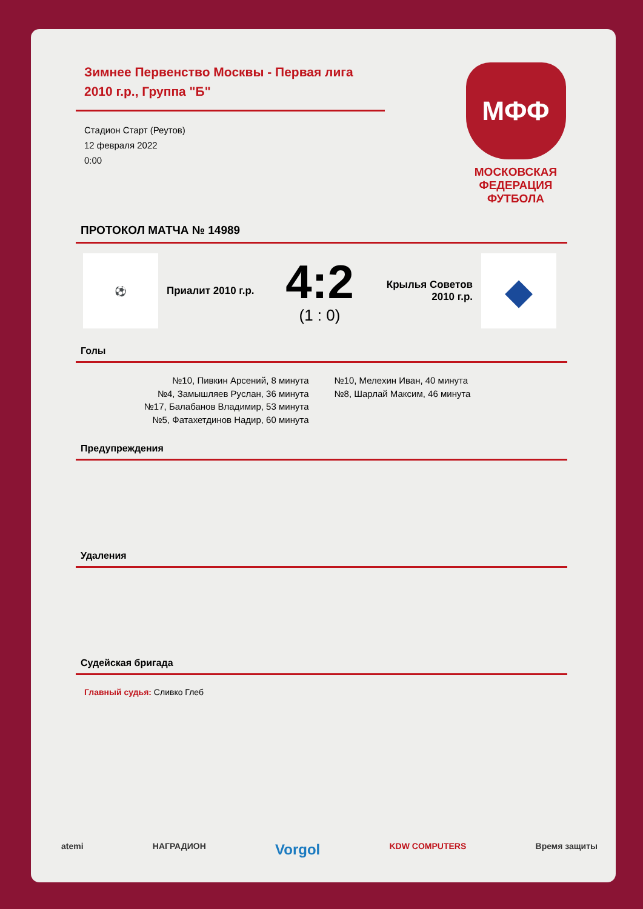Зимнее Первенство Москвы - Первая лига 2010 г.р., Группа "Б"
Стадион Старт (Реутов)
12 февраля 2022
0:00
МФФ
МОСКОВСКАЯ
ФЕДЕРАЦИЯ
ФУТБОЛА
ПРОТОКОЛ МАТЧА № 14989
⚽
Приалит 2010 г.р.
4:2
(1 : 0)
Крылья Советов 2010 г.р.
◆
Голы
№10, Пивкин Арсений, 8 минута
№4, Замышляев Руслан, 36 минута
№17, Балабанов Владимир, 53 минута
№5, Фатахетдинов Надир, 60 минута
№10, Мелехин Иван, 40 минута
№8, Шарлай Максим, 46 минута
Предупреждения
Удаления
Судейская бригада
Главный судья: Сливко Глеб
atemi НАГРАДИОН Vorgol KDW COMPUTERS Время защиты